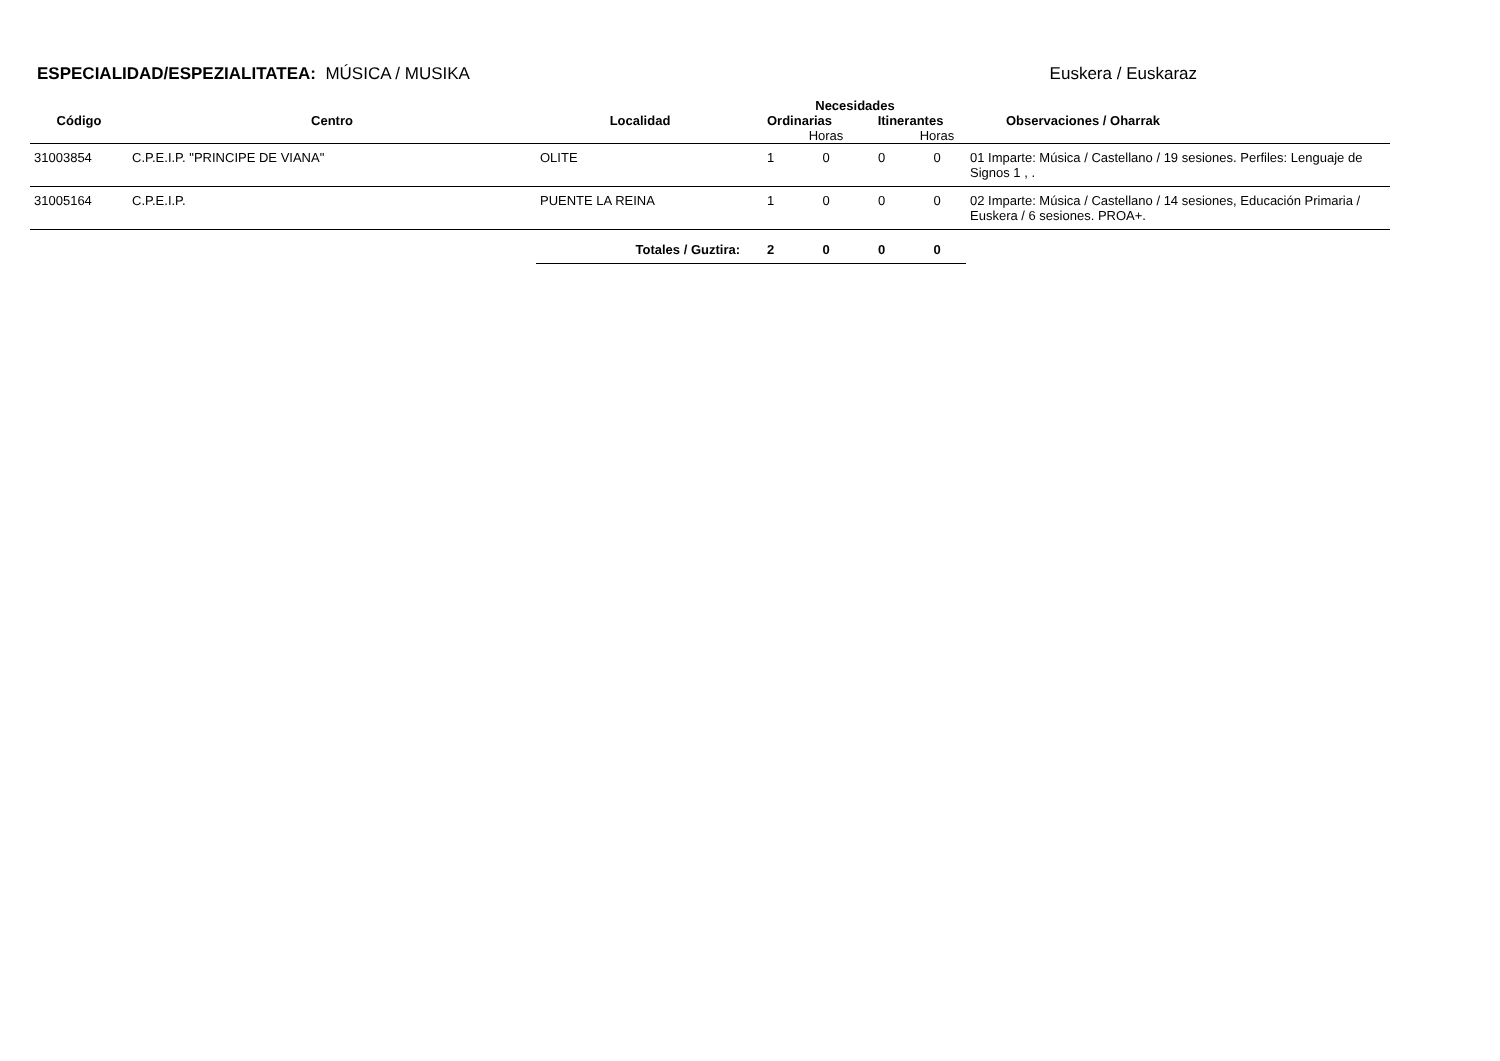ESPECIALIDAD/ESPEZIALITATEA: MÚSICA / MUSIKA
Euskera / Euskaraz
| | | | Necesidades | | | | |
| --- | --- | --- | --- | --- | --- | --- | --- |
| Código | Centro | Localidad | Ordinarias | | Itinerantes | | Observaciones / Oharrak |
| | | | | Horas | | Horas | |
| 31003854 | C.P.E.I.P. "PRINCIPE DE VIANA" | OLITE | 1 | 0 | 0 | 0 | 01 Imparte: Música / Castellano / 19 sesiones. Perfiles: Lenguaje de Signos 1 , . |
| 31005164 | C.P.E.I.P. | PUENTE LA REINA | 1 | 0 | 0 | 0 | 02 Imparte: Música / Castellano / 14 sesiones, Educación Primaria / Euskera / 6 sesiones. PROA+. |
| | | Totales / Guztira: | 2 | 0 | 0 | 0 | |